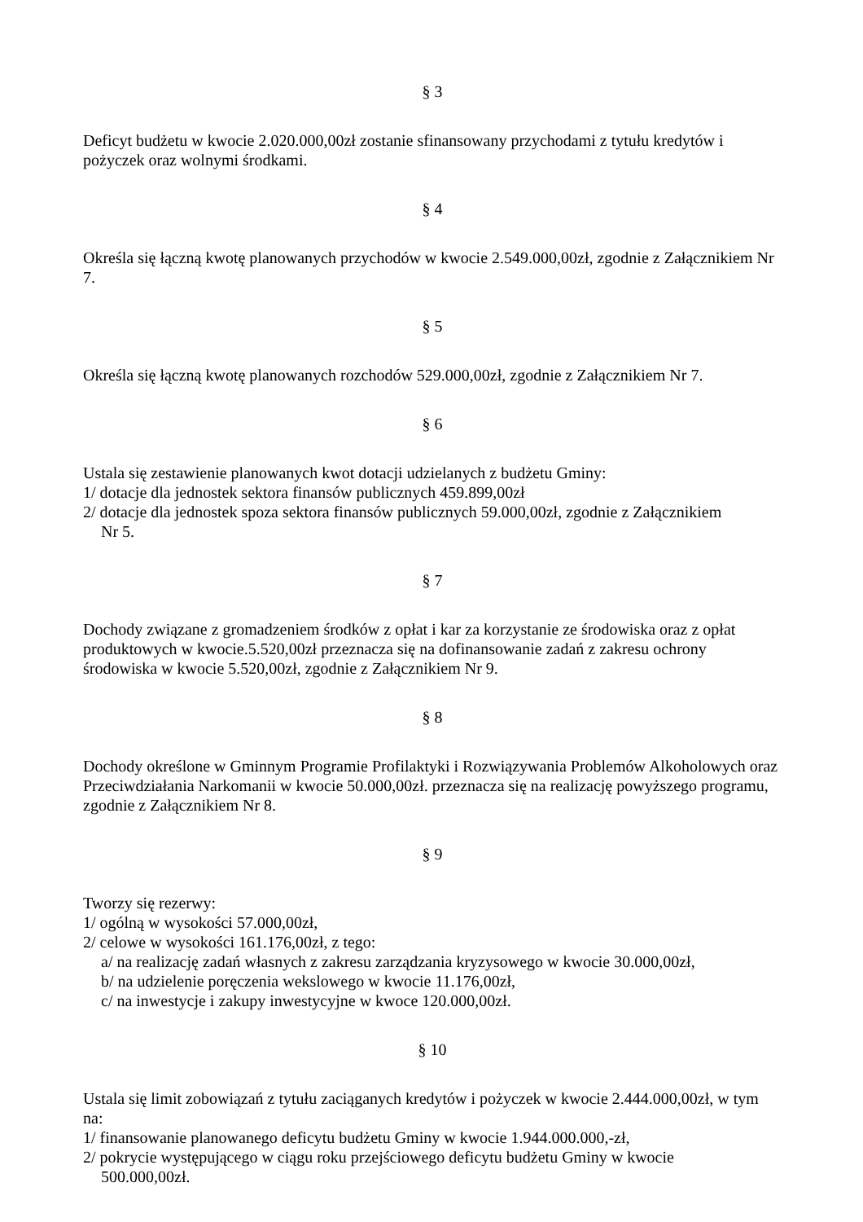§ 3
Deficyt budżetu w kwocie 2.020.000,00zł zostanie sfinansowany przychodami z tytułu kredytów i pożyczek oraz wolnymi środkami.
§ 4
Określa się łączną kwotę planowanych przychodów w kwocie 2.549.000,00zł, zgodnie z Załącznikiem Nr 7.
§ 5
Określa się łączną kwotę planowanych rozchodów 529.000,00zł, zgodnie z Załącznikiem Nr 7.
§ 6
Ustala się zestawienie planowanych kwot dotacji udzielanych z budżetu Gminy:
1/ dotacje dla jednostek sektora finansów publicznych 459.899,00zł
2/ dotacje dla jednostek spoza sektora finansów publicznych 59.000,00zł, zgodnie z Załącznikiem
Nr 5.
§ 7
Dochody związane z gromadzeniem środków z opłat i kar za korzystanie ze środowiska oraz z opłat produktowych w kwocie.5.520,00zł przeznacza się na dofinansowanie zadań z zakresu ochrony środowiska w kwocie 5.520,00zł, zgodnie z Załącznikiem Nr 9.
§ 8
Dochody określone w Gminnym Programie Profilaktyki i Rozwiązywania Problemów Alkoholowych oraz Przeciwdziałania Narkomanii w kwocie 50.000,00zł. przeznacza się na realizację powyższego programu, zgodnie z Załącznikiem Nr 8.
§ 9
Tworzy się rezerwy:
1/ ogólną w wysokości 57.000,00zł,
2/ celowe w wysokości 161.176,00zł, z tego:
a/ na realizację zadań własnych z zakresu zarządzania kryzysowego w kwocie 30.000,00zł,
b/ na udzielenie poręczenia wekslowego w kwocie 11.176,00zł,
c/ na inwestycje i zakupy inwestycyjne w kwoce 120.000,00zł.
§ 10
Ustala się limit zobowiązań z tytułu zaciąganych kredytów i pożyczek w kwocie 2.444.000,00zł, w tym na:
1/ finansowanie planowanego deficytu budżetu Gminy w kwocie 1.944.000.000,-zł,
2/ pokrycie występującego w ciągu roku przejściowego deficytu budżetu Gminy w kwocie
500.000,00zł.